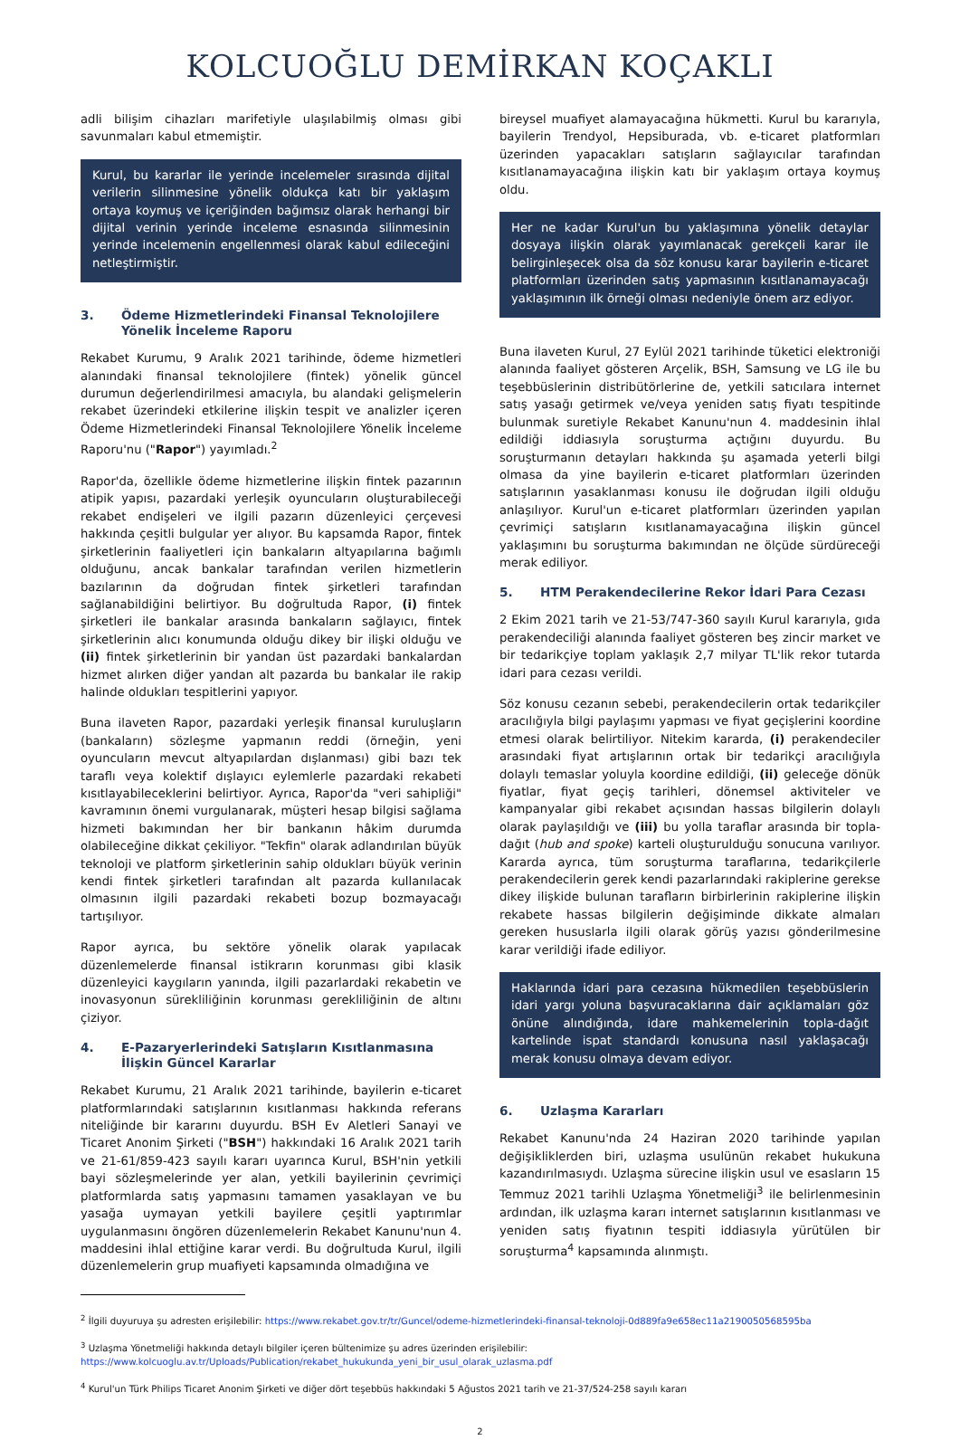KOLCUOĞLU DEMİRKAN KOÇAKLI
adli bilişim cihazları marifetiyle ulaşılabilmiş olması gibi savunmaları kabul etmemiştir.
Kurul, bu kararlar ile yerinde incelemeler sırasında dijital verilerin silinmesine yönelik oldukça katı bir yaklaşım ortaya koymuş ve içeriğinden bağımsız olarak herhangi bir dijital verinin yerinde inceleme esnasında silinmesinin yerinde incelemenin engellenmesi olarak kabul edileceğini netleştirmiştir.
3. Ödeme Hizmetlerindeki Finansal Teknolojilere Yönelik İnceleme Raporu
Rekabet Kurumu, 9 Aralık 2021 tarihinde, ödeme hizmetleri alanındaki finansal teknolojilere (fintek) yönelik güncel durumun değerlendirilmesi amacıyla, bu alandaki gelişmelerin rekabet üzerindeki etkilerine ilişkin tespit ve analizler içeren Ödeme Hizmetlerindeki Finansal Teknolojilere Yönelik İnceleme Raporu'nu ("Rapor") yayımladı.<sup>2</sup>
Rapor'da, özellikle ödeme hizmetlerine ilişkin fintek pazarının atipik yapısı, pazardaki yerleşik oyuncuların oluşturabileceği rekabet endişeleri ve ilgili pazarın düzenleyici çerçevesi hakkında çeşitli bulgular yer alıyor. Bu kapsamda Rapor, fintek şirketlerinin faaliyetleri için bankaların altyapılarına bağımlı olduğunu, ancak bankalar tarafından verilen hizmetlerin bazılarının da doğrudan fintek şirketleri tarafından sağlanabildiğini belirtiyor. Bu doğrultuda Rapor, (i) fintek şirketleri ile bankalar arasında bankaların sağlayıcı, fintek şirketlerinin alıcı konumunda olduğu dikey bir ilişki olduğu ve (ii) fintek şirketlerinin bir yandan üst pazardaki bankalardan hizmet alırken diğer yandan alt pazarda bu bankalar ile rakip halinde oldukları tespitlerini yapıyor.
Buna ilaveten Rapor, pazardaki yerleşik finansal kuruluşların (bankaların) sözleşme yapmanın reddi (örneğin, yeni oyuncuların mevcut altyapılardan dışlanması) gibi bazı tek taraflı veya kolektif dışlayıcı eylemlerle pazardaki rekabeti kısıtlayabileceklerini belirtiyor. Ayrıca, Rapor'da "veri sahipliği" kavramının önemi vurgulanarak, müşteri hesap bilgisi sağlama hizmeti bakımından her bir bankanın hâkim durumda olabileceğine dikkat çekiliyor. "Tekfin" olarak adlandırılan büyük teknoloji ve platform şirketlerinin sahip oldukları büyük verinin kendi fintek şirketleri tarafından alt pazarda kullanılacak olmasının ilgili pazardaki rekabeti bozup bozmayacağı tartışılıyor.
Rapor ayrıca, bu sektöre yönelik olarak yapılacak düzenlemelerde finansal istikrarın korunması gibi klasik düzenleyici kaygıların yanında, ilgili pazarlardaki rekabetin ve inovasyonun sürekliliğinin korunması gerekliliğinin de altını çiziyor.
4. E-Pazaryerlerindeki Satışların Kısıtlanmasına İlişkin Güncel Kararlar
Rekabet Kurumu, 21 Aralık 2021 tarihinde, bayilerin e-ticaret platformlarındaki satışlarının kısıtlanması hakkında referans niteliğinde bir kararını duyurdu. BSH Ev Aletleri Sanayi ve Ticaret Anonim Şirketi ("BSH") hakkındaki 16 Aralık 2021 tarih ve 21-61/859-423 sayılı kararı uyarınca Kurul, BSH'nin yetkili bayi sözleşmelerinde yer alan, yetkili bayilerinin çevrimiçi platformlarda satış yapmasını tamamen yasaklayan ve bu yasağa uymayan yetkili bayilere çeşitli yaptırımlar uygulanmasını öngören düzenlemelerin Rekabet Kanunu'nun 4. maddesini ihlal ettiğine karar verdi. Bu doğrultuda Kurul, ilgili düzenlemelerin grup muafiyeti kapsamında olmadığına ve
bireysel muafiyet alamayacağına hükmetti. Kurul bu kararıyla, bayilerin Trendyol, Hepsiburada, vb. e-ticaret platformları üzerinden yapacakları satışların sağlayıcılar tarafından kısıtlanamayacağına ilişkin katı bir yaklaşım ortaya koymuş oldu.
Her ne kadar Kurul'un bu yaklaşımına yönelik detaylar dosyaya ilişkin olarak yayımlanacak gerekçeli karar ile belirginleşecek olsa da söz konusu karar bayilerin e-ticaret platformları üzerinden satış yapmasının kısıtlanamayacağı yaklaşımının ilk örneği olması nedeniyle önem arz ediyor.
Buna ilaveten Kurul, 27 Eylül 2021 tarihinde tüketici elektroniği alanında faaliyet gösteren Arçelik, BSH, Samsung ve LG ile bu teşebbüslerinin distribütörlerine de, yetkili satıcılara internet satış yasağı getirmek ve/veya yeniden satış fiyatı tespitinde bulunmak suretiyle Rekabet Kanunu'nun 4. maddesinin ihlal edildiği iddiasıyla soruşturma açtığını duyurdu. Bu soruşturmanın detayları hakkında şu aşamada yeterli bilgi olmasa da yine bayilerin e-ticaret platformları üzerinden satışlarının yasaklanması konusu ile doğrudan ilgili olduğu anlaşılıyor. Kurul'un e-ticaret platformları üzerinden yapılan çevrimiçi satışların kısıtlanamayacağına ilişkin güncel yaklaşımını bu soruşturma bakımından ne ölçüde sürdüreceği merak ediliyor.
5. HTM Perakendecilerine Rekor İdari Para Cezası
2 Ekim 2021 tarih ve 21-53/747-360 sayılı Kurul kararıyla, gıda perakendeciliği alanında faaliyet gösteren beş zincir market ve bir tedarikçiye toplam yaklaşık 2,7 milyar TL'lik rekor tutarda idari para cezası verildi.
Söz konusu cezanın sebebi, perakendecilerin ortak tedarikçiler aracılığıyla bilgi paylaşımı yapması ve fiyat geçişlerini koordine etmesi olarak belirtiliyor. Nitekim kararda, (i) perakendeciler arasındaki fiyat artışlarının ortak bir tedarikçi aracılığıyla dolaylı temaslar yoluyla koordine edildiği, (ii) geleceğe dönük fiyatlar, fiyat geçiş tarihleri, dönemsel aktiviteler ve kampanyalar gibi rekabet açısından hassas bilgilerin dolaylı olarak paylaşıldığı ve (iii) bu yolla taraflar arasında bir topla-dağıt (hub and spoke) karteli oluşturulduğu sonucuna varılıyor. Kararda ayrıca, tüm soruşturma taraflarına, tedarikçilerle perakendecilerin gerek kendi pazarlarındaki rakiplerine gerekse dikey ilişkide bulunan tarafların birbirlerinin rakiplerine ilişkin rekabete hassas bilgilerin değişiminde dikkate almaları gereken hususlarla ilgili olarak görüş yazısı gönderilmesine karar verildiği ifade ediliyor.
Haklarında idari para cezasına hükmedilen teşebbüslerin idari yargı yoluna başvuracaklarına dair açıklamaları göz önüne alındığında, idare mahkemelerinin topla-dağıt kartelinde ispat standardı konusuna nasıl yaklaşacağı merak konusu olmaya devam ediyor.
6. Uzlaşma Kararları
Rekabet Kanunu'nda 24 Haziran 2020 tarihinde yapılan değişikliklerden biri, uzlaşma usulünün rekabet hukukuna kazandırılmasıydı. Uzlaşma sürecine ilişkin usul ve esasların 15 Temmuz 2021 tarihli Uzlaşma Yönetmeliği<sup>3</sup> ile belirlenmesinin ardından, ilk uzlaşma kararı internet satışlarının kısıtlanması ve yeniden satış fiyatının tespiti iddiasıyla yürütülen bir soruşturma<sup>4</sup> kapsamında alınmıştı.
<sup>2</sup> İlgili duyuruya şu adresten erişilebilir: https://www.rekabet.gov.tr/tr/Guncel/odeme-hizmetlerindeki-finansal-teknoloji-0d889fa9e658ec11a2190050568595ba
<sup>3</sup> Uzlaşma Yönetmeliği hakkında detaylı bilgiler içeren bültenimize şu adres üzerinden erişilebilir:
https://www.kolcuoglu.av.tr/Uploads/Publication/rekabet_hukukunda_yeni_bir_usul_olarak_uzlasma.pdf
<sup>4</sup> Kurul'un Türk Philips Ticaret Anonim Şirketi ve diğer dört teşebbüs hakkındaki 5 Ağustos 2021 tarih ve 21-37/524-258 sayılı kararı
2